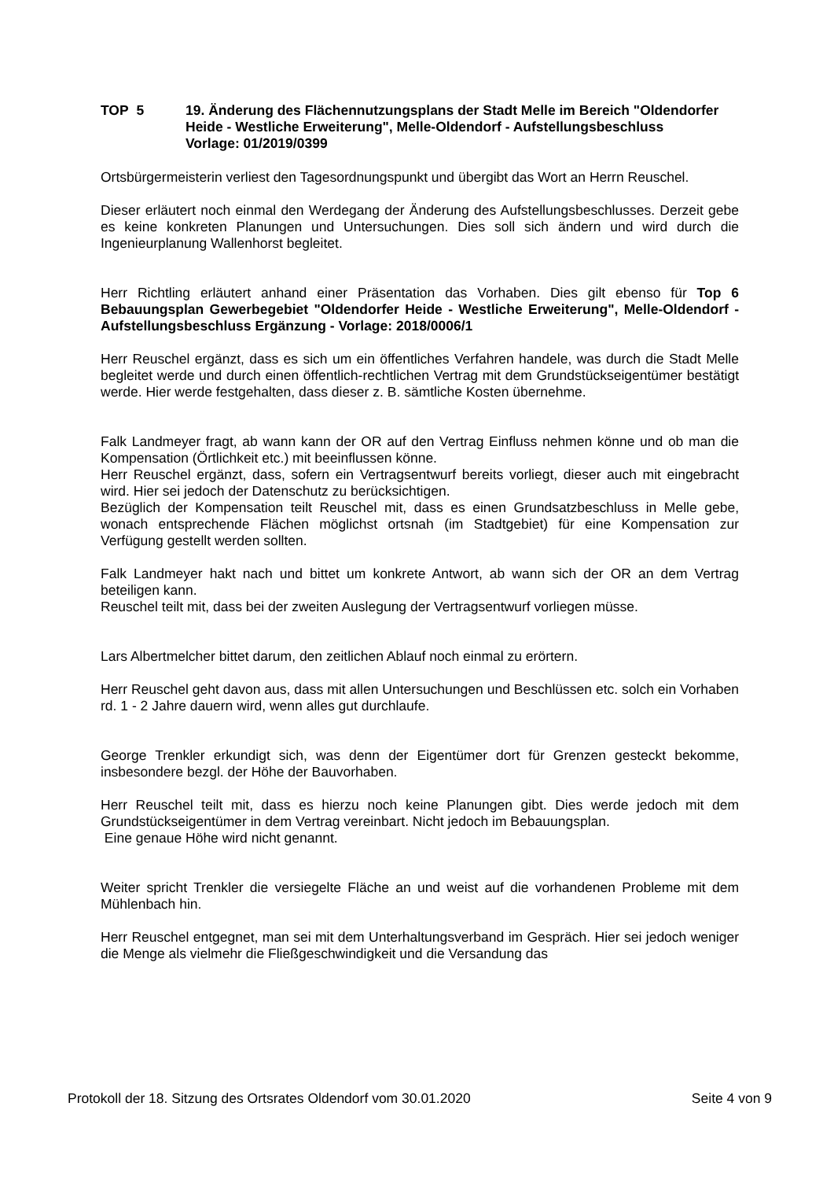TOP 5 19. Änderung des Flächennutzungsplans der Stadt Melle im Bereich "Oldendorfer Heide - Westliche Erweiterung", Melle-Oldendorf - Aufstellungsbeschluss
Vorlage: 01/2019/0399
Ortsbürgermeisterin verliest den Tagesordnungspunkt und übergibt das Wort an Herrn Reuschel.
Dieser erläutert noch einmal den Werdegang der Änderung des Aufstellungsbeschlusses. Derzeit gebe es keine konkreten Planungen und Untersuchungen. Dies soll sich ändern und wird durch die Ingenieurplanung Wallenhorst begleitet.
Herr Richtling erläutert anhand einer Präsentation das Vorhaben. Dies gilt ebenso für Top 6 Bebauungsplan Gewerbegebiet "Oldendorfer Heide - Westliche Erweiterung", Melle-Oldendorf - Aufstellungsbeschluss Ergänzung - Vorlage: 2018/0006/1
Herr Reuschel ergänzt, dass es sich um ein öffentliches Verfahren handele, was durch die Stadt Melle begleitet werde und durch einen öffentlich-rechtlichen Vertrag mit dem Grundstückseigentümer bestätigt werde. Hier werde festgehalten, dass dieser z. B. sämtliche Kosten übernehme.
Falk Landmeyer fragt, ab wann kann der OR auf den Vertrag Einfluss nehmen könne und ob man die Kompensation (Örtlichkeit etc.) mit beeinflussen könne.
Herr Reuschel ergänzt, dass, sofern ein Vertragsentwurf bereits vorliegt, dieser auch mit eingebracht wird. Hier sei jedoch der Datenschutz zu berücksichtigen.
Bezüglich der Kompensation teilt Reuschel mit, dass es einen Grundsatzbeschluss in Melle gebe, wonach entsprechende Flächen möglichst ortsnah (im Stadtgebiet) für eine Kompensation zur Verfügung gestellt werden sollten.
Falk Landmeyer hakt nach und bittet um konkrete Antwort, ab wann sich der OR an dem Vertrag beteiligen kann.
Reuschel teilt mit, dass bei der zweiten Auslegung der Vertragsentwurf vorliegen müsse.
Lars Albertmelcher bittet darum, den zeitlichen Ablauf noch einmal zu erörtern.
Herr Reuschel geht davon aus, dass mit allen Untersuchungen und Beschlüssen etc. solch ein Vorhaben rd. 1 - 2 Jahre dauern wird, wenn alles gut durchlaufe.
George Trenkler erkundigt sich, was denn der Eigentümer dort für Grenzen gesteckt bekomme, insbesondere bezgl. der Höhe der Bauvorhaben.
Herr Reuschel teilt mit, dass es hierzu noch keine Planungen gibt. Dies werde jedoch mit dem Grundstückseigentümer in dem Vertrag vereinbart. Nicht jedoch im Bebauungsplan.
Eine genaue Höhe wird nicht genannt.
Weiter spricht Trenkler die versiegelte Fläche an und weist auf die vorhandenen Probleme mit dem Mühlenbach hin.
Herr Reuschel entgegnet, man sei mit dem Unterhaltungsverband im Gespräch. Hier sei jedoch weniger die Menge als vielmehr die Fließgeschwindigkeit und die Versandung das
Protokoll der 18. Sitzung des Ortsrates Oldendorf vom 30.01.2020 Seite 4 von 9